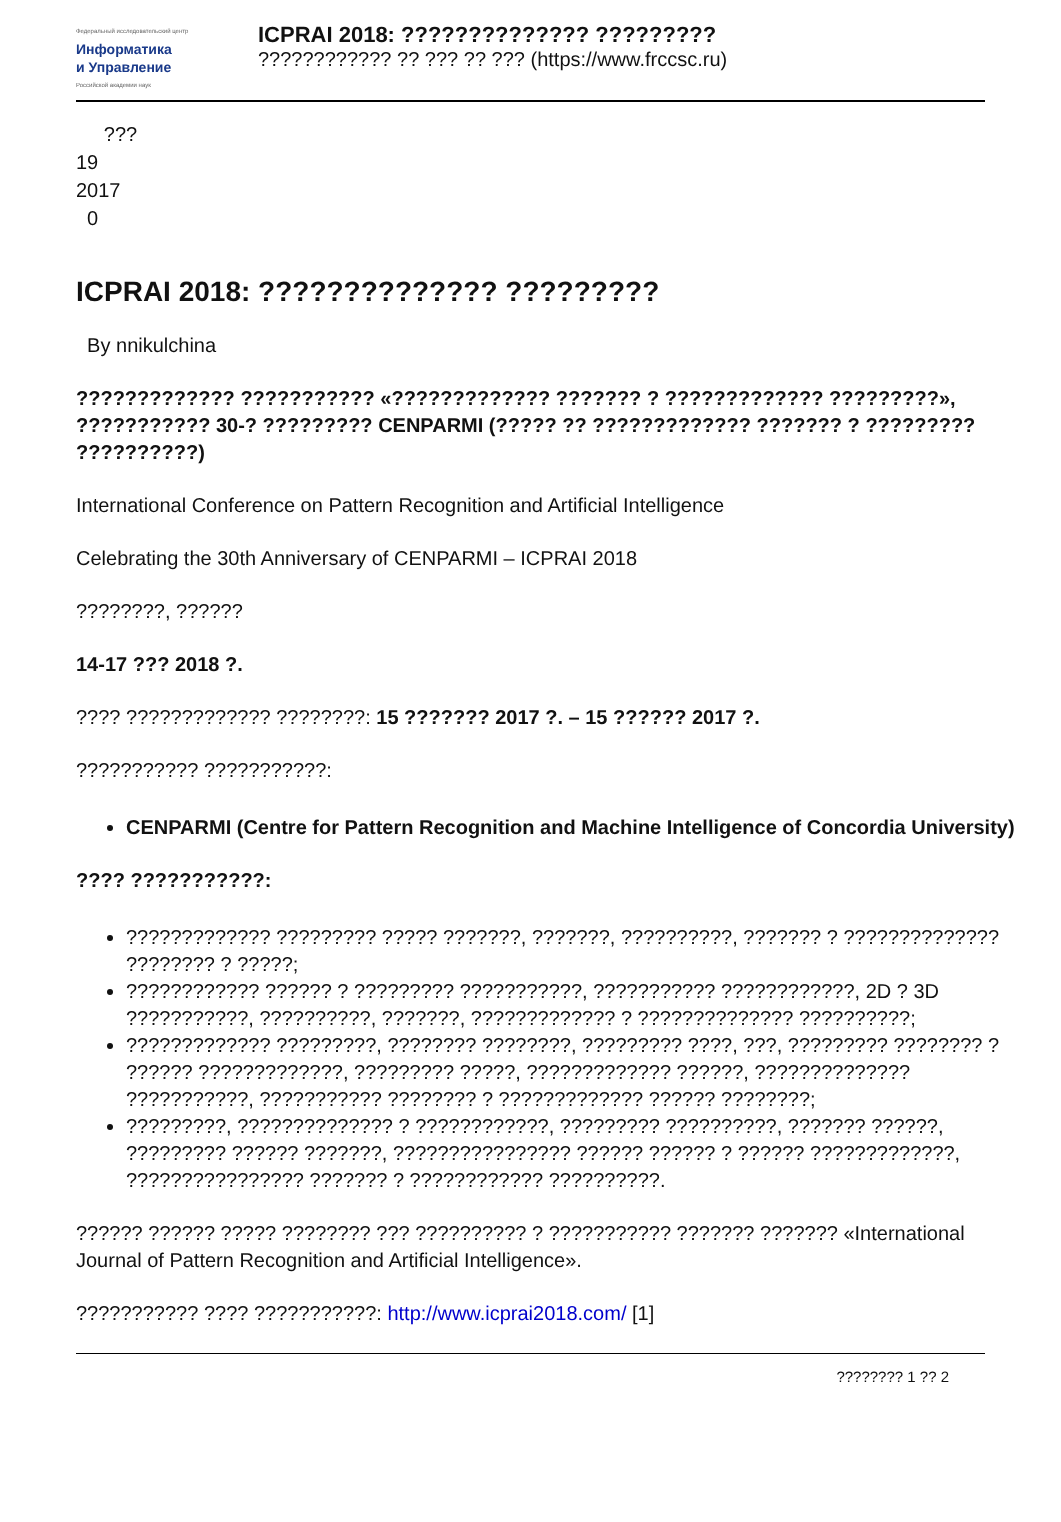Федеральный исследовательский центр
Информатика
и Управление
Российской академии наук
ICPRAI 2018: ?????????????? ????????????????????? ?? ??? ?? ??? (https://www.frccsc.ru)
???
19
2017
0
ICPRAI 2018: ?????????????? ?????????
By nnikulchina
????????????? ??????????? «????????????? ??????? ? ????????????? ?????????», ??????????? 30-? ????????? CENPARMI (????? ?? ????????????? ??????? ? ????????? ??????????)
International Conference on Pattern Recognition and Artificial Intelligence
Celebrating the 30th Anniversary of CENPARMI – ICPRAI 2018
????????, ??????
14-17 ??? 2018 ?.
???? ????????????? ????????: 15 ??????? 2017 ?. – 15 ?????? 2017 ?.
??????????? ???????????:
CENPARMI (Centre for Pattern Recognition and Machine Intelligence of Concordia University)
???? ???????????:
????????????? ????????? ????? ???????, ???????, ??????????, ??????? ? ?????????????? ???????? ? ?????;
???????????? ?????? ? ????????? ???????????, ??????????? ????????????, 2D ? 3D ???????????, ??????????, ???????, ????????????? ? ?????????????? ??????????;
????????????? ?????????, ???????? ????????, ????????? ????, ???, ????????? ???????? ? ?????? ?????????????, ????????? ?????, ????????????? ??????, ?????????????? ???????????, ??????????? ???????? ? ????????????? ?????? ????????;
?????????, ?????????????? ? ????????????, ????????? ??????????, ??????? ??????, ????????? ?????? ???????, ???????????????? ?????? ?????? ? ?????? ?????????????, ???????????????? ??????? ? ???????????? ??????????.
?????? ?????? ????? ???????? ??? ?????????? ? ??????????? ??????? ??????? «International Journal of Pattern Recognition and Artificial Intelligence».
??????????? ???? ???????????: http://www.icprai2018.com/ [1]
???????? 1 ?? 2